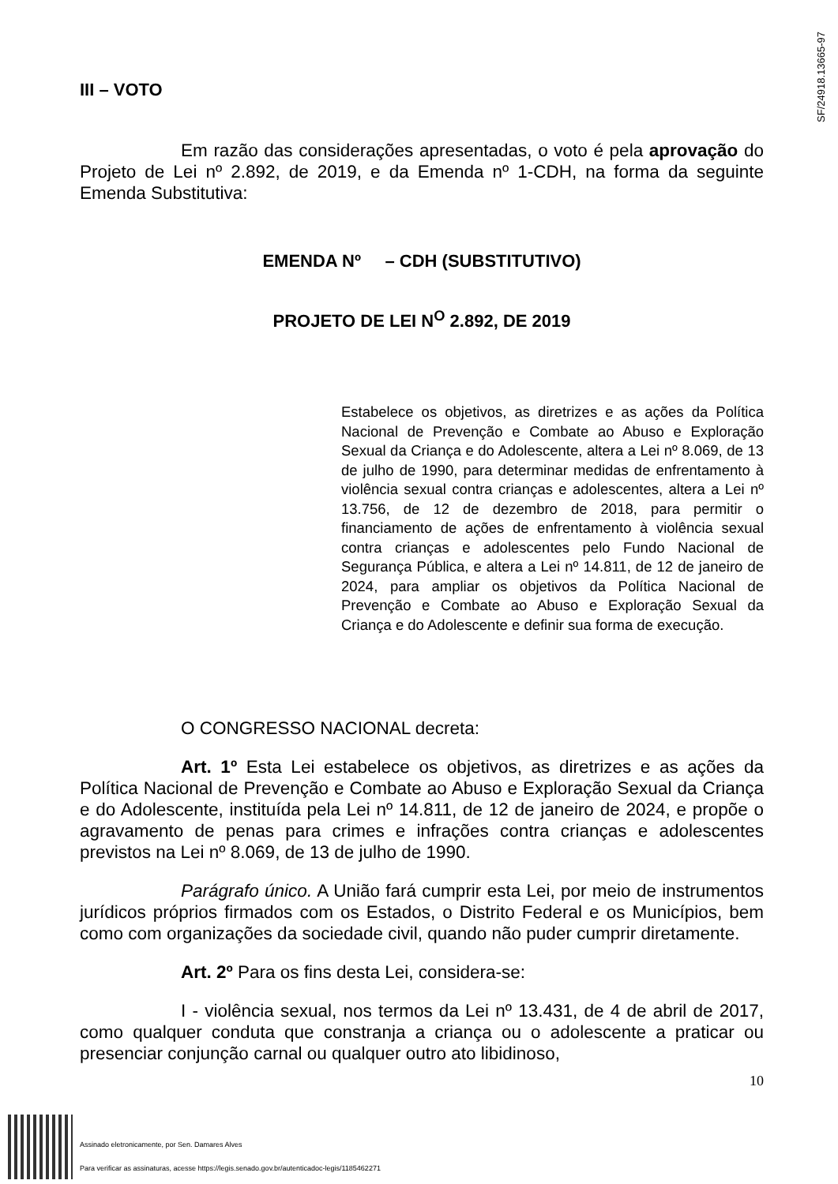SF/24918.13665-97
III – VOTO
Em razão das considerações apresentadas, o voto é pela aprovação do Projeto de Lei nº 2.892, de 2019, e da Emenda nº 1-CDH, na forma da seguinte Emenda Substitutiva:
EMENDA Nº – CDH (SUBSTITUTIVO)
PROJETO DE LEI N<sup>O</sup> 2.892, DE 2019
Estabelece os objetivos, as diretrizes e as ações da Política Nacional de Prevenção e Combate ao Abuso e Exploração Sexual da Criança e do Adolescente, altera a Lei nº 8.069, de 13 de julho de 1990, para determinar medidas de enfrentamento à violência sexual contra crianças e adolescentes, altera a Lei nº 13.756, de 12 de dezembro de 2018, para permitir o financiamento de ações de enfrentamento à violência sexual contra crianças e adolescentes pelo Fundo Nacional de Segurança Pública, e altera a Lei nº 14.811, de 12 de janeiro de 2024, para ampliar os objetivos da Política Nacional de Prevenção e Combate ao Abuso e Exploração Sexual da Criança e do Adolescente e definir sua forma de execução.
O CONGRESSO NACIONAL decreta:
Art. 1º Esta Lei estabelece os objetivos, as diretrizes e as ações da Política Nacional de Prevenção e Combate ao Abuso e Exploração Sexual da Criança e do Adolescente, instituída pela Lei nº 14.811, de 12 de janeiro de 2024, e propõe o agravamento de penas para crimes e infrações contra crianças e adolescentes previstos na Lei nº 8.069, de 13 de julho de 1990.
Parágrafo único. A União fará cumprir esta Lei, por meio de instrumentos jurídicos próprios firmados com os Estados, o Distrito Federal e os Municípios, bem como com organizações da sociedade civil, quando não puder cumprir diretamente.
Art. 2º Para os fins desta Lei, considera-se:
I - violência sexual, nos termos da Lei nº 13.431, de 4 de abril de 2017, como qualquer conduta que constranja a criança ou o adolescente a praticar ou presenciar conjunção carnal ou qualquer outro ato libidinoso,
10
Assinado eletronicamente, por Sen. Damares Alves
Para verificar as assinaturas, acesse https://legis.senado.gov.br/autenticadoc-legis/1185462271